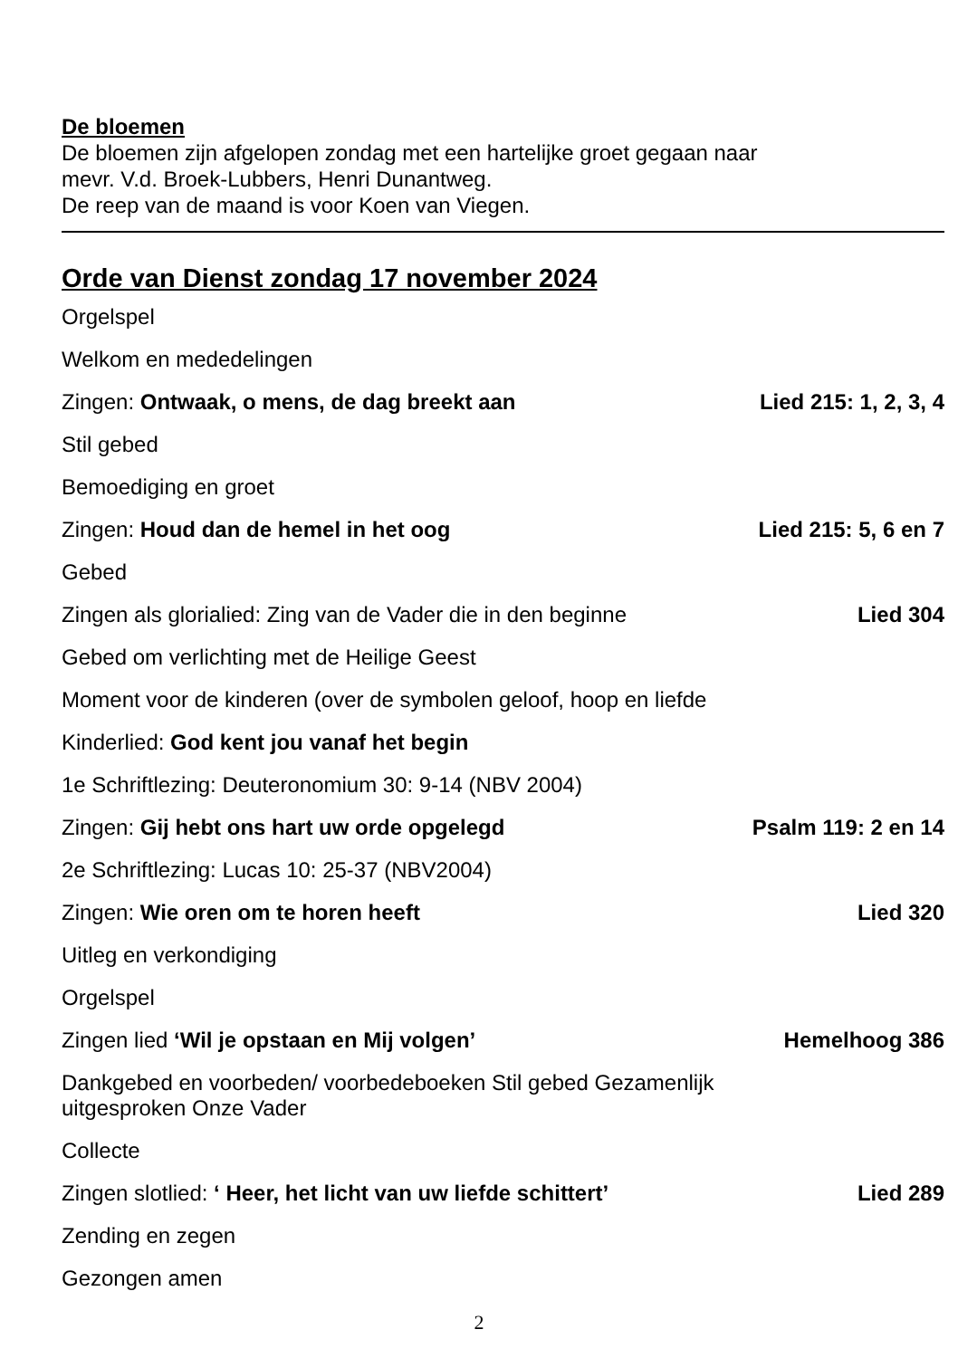De bloemen
De bloemen zijn afgelopen zondag met een hartelijke groet gegaan naar
mevr. V.d. Broek-Lubbers, Henri Dunantweg.
De reep van de maand is voor Koen van Viegen.
Orde van Dienst zondag 17 november 2024
Orgelspel
Welkom en mededelingen
Zingen: Ontwaak, o mens, de dag breekt aan Lied 215: 1, 2, 3, 4
Stil gebed
Bemoediging en groet
Zingen: Houd dan de hemel in het oog Lied 215: 5, 6 en 7
Gebed
Zingen als glorialied: Zing van de Vader die in den beginne Lied 304
Gebed om verlichting met de Heilige Geest
Moment voor de kinderen (over de symbolen geloof, hoop en liefde
Kinderlied: God kent jou vanaf het begin
1e Schriftlezing: Deuteronomium 30: 9-14 (NBV 2004)
Zingen: Gij hebt ons hart uw orde opgelegd Psalm 119: 2 en 14
2e Schriftlezing: Lucas 10: 25-37 (NBV2004)
Zingen: Wie oren om te horen heeft Lied 320
Uitleg en verkondiging
Orgelspel
Zingen lied ‘Wil je opstaan en Mij volgen’ Hemelhoog 386
Dankgebed en voorbeden/ voorbedeboeken Stil gebed Gezamenlijk
uitgesproken Onze Vader
Collecte
Zingen slotlied: ‘ Heer, het licht van uw liefde schittert’ Lied 289
Zending en zegen
Gezongen amen
2